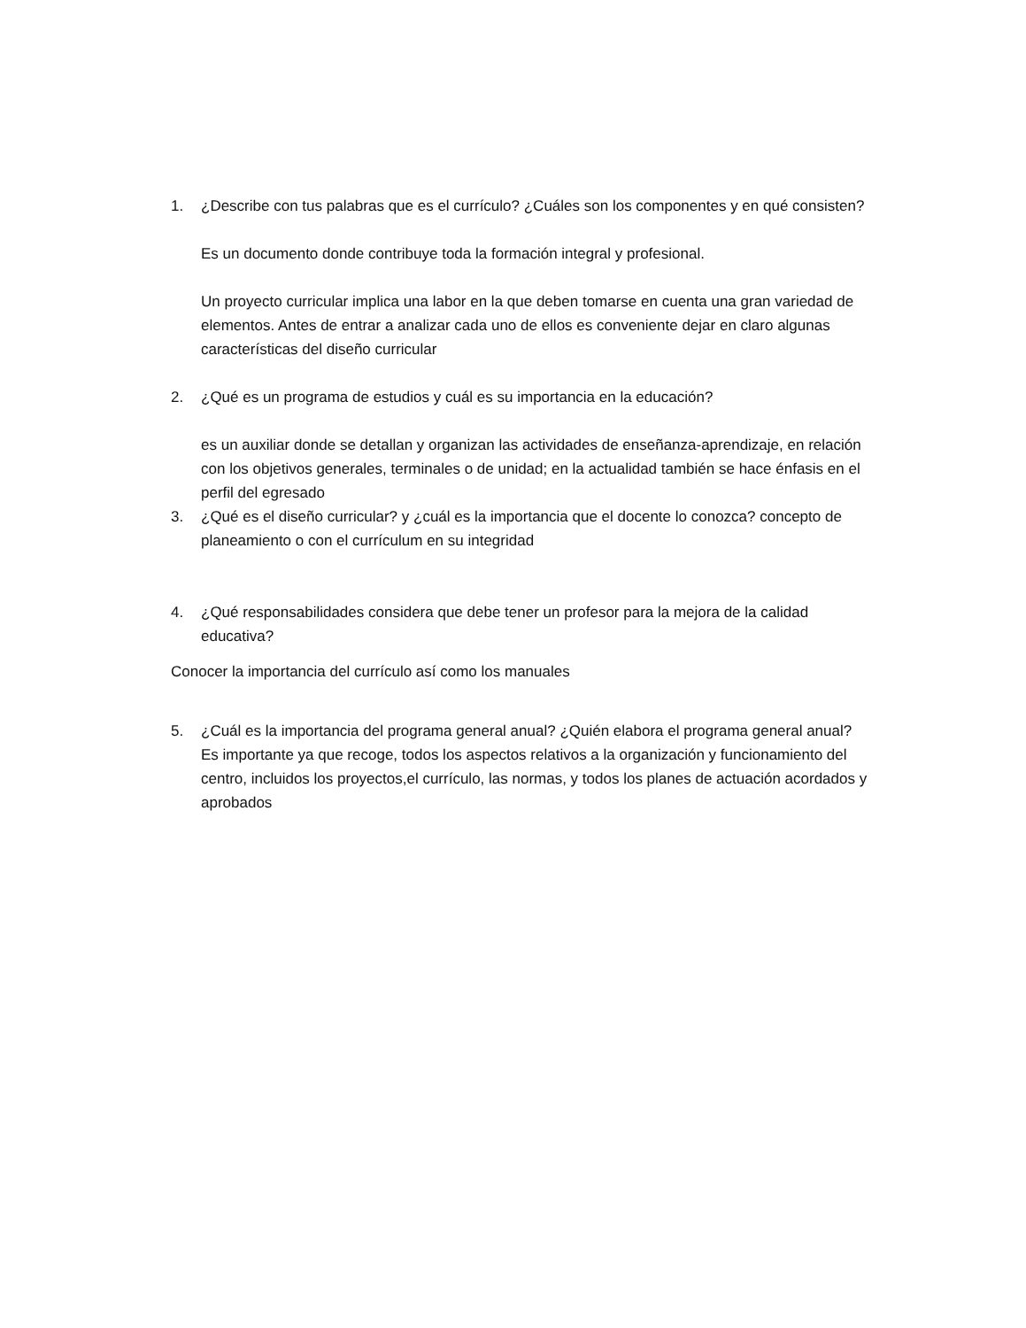1. ¿Describe con tus palabras que es el currículo? ¿Cuáles son los componentes y en qué consisten?
Es un documento donde contribuye toda la formación integral y profesional.
Un proyecto curricular implica una labor en la que deben tomarse en cuenta una gran variedad de elementos. Antes de entrar a analizar cada uno de ellos es conveniente dejar en claro algunas características del diseño curricular
2. ¿Qué es un programa de estudios y cuál es su importancia en la educación?
es un auxiliar donde se detallan y organizan las actividades de enseñanza-aprendizaje, en relación con los objetivos generales, terminales o de unidad; en la actualidad también se hace énfasis en el perfil del egresado
3. ¿Qué es el diseño curricular? y ¿cuál es la importancia que el docente lo conozca? concepto de planeamiento o con el currículum en su integridad
4. ¿Qué responsabilidades considera que debe tener un profesor para la mejora de la calidad educativa?
Conocer la importancia del currículo así como los manuales
5. ¿Cuál es la importancia del programa general anual? ¿Quién elabora el programa general anual?
Es importante ya que recoge, todos los aspectos relativos a la organización y funcionamiento del centro, incluidos los proyectos,el currículo, las normas, y todos los planes de actuación acordados y aprobados